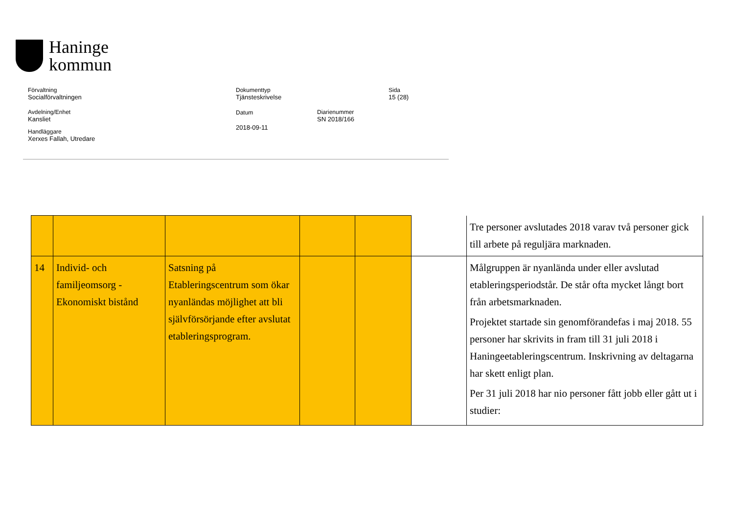Haninge
kommun
Förvaltning
Socialförvaltningen
Dokumenttyp
Tjänsteskrivelse
Sida
15 (28)
Avdelning/Enhet
Kansliet
Datum
2018-09-11
Diarienummer
SN 2018/166
Handläggare
Xerxes Fallah, Utredare
| | | | | | | Tre personer avslutades 2018 varav två personer gick till arbete på reguljära marknaden. |
| 14 | Individ- och familjeomsorg - Ekonomiskt bistånd | Satsning på Etableringscentrum som ökar nyanländas möjlighet att bli självförsörjande efter avslutat etableringsprogram. | | | | Målgruppen är nyanlända under eller avslutad etableringsperiodstår. De står ofta mycket långt bort från arbetsmarknaden. Projektet startade sin genomförandefas i maj 2018. 55 personer har skrivits in fram till 31 juli 2018 i Haningeetableringscentrum. Inskrivning av deltagarna har skett enligt plan. Per 31 juli 2018 har nio personer fått jobb eller gått ut i studier: |